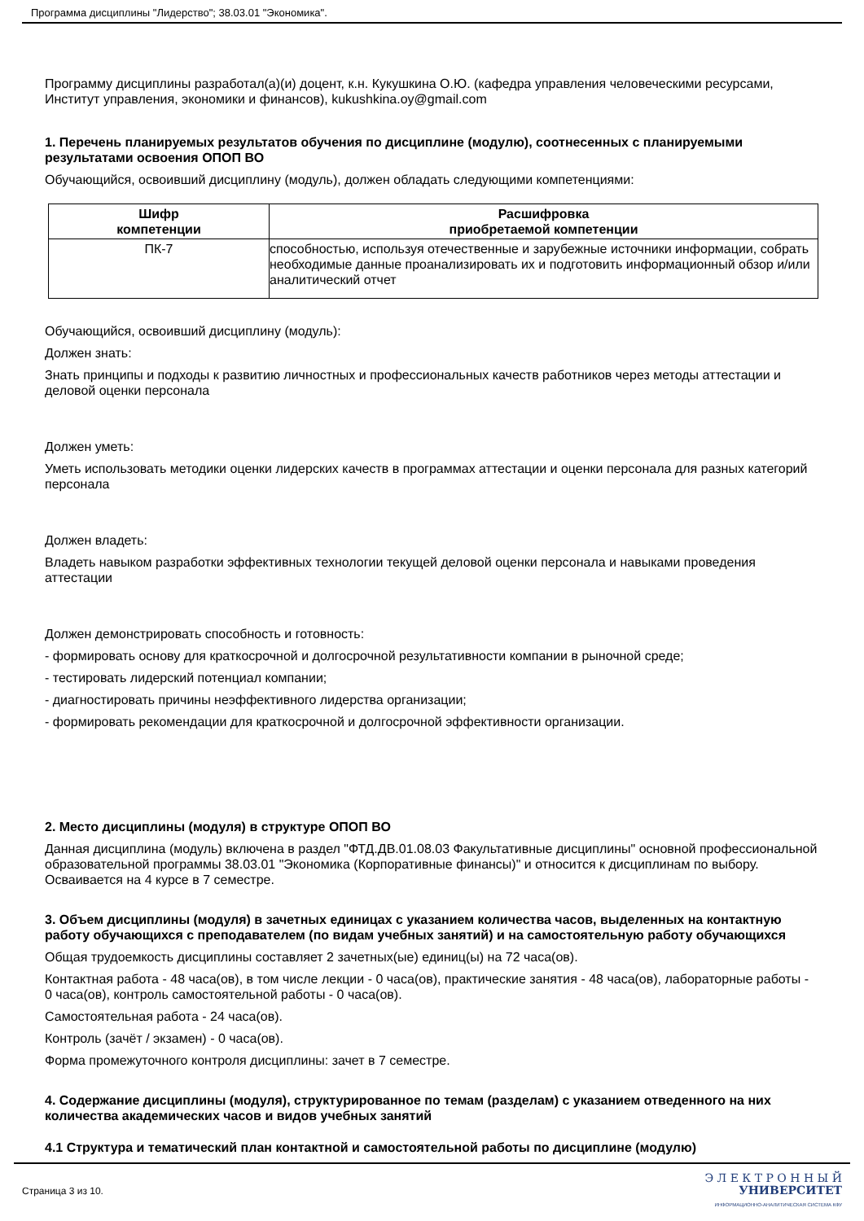Программа дисциплины "Лидерство"; 38.03.01 "Экономика".
Программу дисциплины разработал(а)(и) доцент, к.н. Кукушкина О.Ю. (кафедра управления человеческими ресурсами, Институт управления, экономики и финансов), kukushkina.oy@gmail.com
1. Перечень планируемых результатов обучения по дисциплине (модулю), соотнесенных с планируемыми результатами освоения ОПОП ВО
Обучающийся, освоивший дисциплину (модуль), должен обладать следующими компетенциями:
| Шифр компетенции | Расшифровка приобретаемой компетенции |
| --- | --- |
| ПК-7 | способностью, используя отечественные и зарубежные источники информации, собрать необходимые данные проанализировать их и подготовить информационный обзор и/или аналитический отчет |
Обучающийся, освоивший дисциплину (модуль):
Должен знать:
Знать принципы и подходы к развитию личностных и профессиональных качеств работников через методы аттестации и деловой оценки персонала
Должен уметь:
Уметь использовать методики оценки лидерских качеств в программах аттестации и оценки персонала для разных категорий персонала
Должен владеть:
Владеть навыком разработки эффективных технологии текущей деловой оценки персонала и навыками проведения аттестации
Должен демонстрировать способность и готовность:
- формировать основу для краткосрочной и долгосрочной результативности компании в рыночной среде;
- тестировать лидерский потенциал компании;
- диагностировать причины неэффективного лидерства организации;
- формировать рекомендации для краткосрочной и долгосрочной эффективности организации.
2. Место дисциплины (модуля) в структуре ОПОП ВО
Данная дисциплина (модуль) включена в раздел "ФТД.ДВ.01.08.03 Факультативные дисциплины" основной профессиональной образовательной программы 38.03.01 "Экономика (Корпоративные финансы)" и относится к дисциплинам по выбору.
Осваивается на 4 курсе в 7 семестре.
3. Объем дисциплины (модуля) в зачетных единицах с указанием количества часов, выделенных на контактную работу обучающихся с преподавателем (по видам учебных занятий) и на самостоятельную работу обучающихся
Общая трудоемкость дисциплины составляет 2 зачетных(ые) единиц(ы) на 72 часа(ов).
Контактная работа - 48 часа(ов), в том числе лекции - 0 часа(ов), практические занятия - 48 часа(ов), лабораторные работы - 0 часа(ов), контроль самостоятельной работы - 0 часа(ов).
Самостоятельная работа - 24 часа(ов).
Контроль (зачёт / экзамен) - 0 часа(ов).
Форма промежуточного контроля дисциплины: зачет в 7 семестре.
4. Содержание дисциплины (модуля), структурированное по темам (разделам) с указанием отведенного на них количества академических часов и видов учебных занятий
4.1 Структура и тематический план контактной и самостоятельной работы по дисциплине (модулю)
Страница 3 из 10.
Э Л Е К Т Р О Н Н Ы Й
УНИВЕРСИТЕТ
ИНФОРМАЦИОННО-АНАЛИТИЧЕСКАЯ СИСТЕМА КФУ